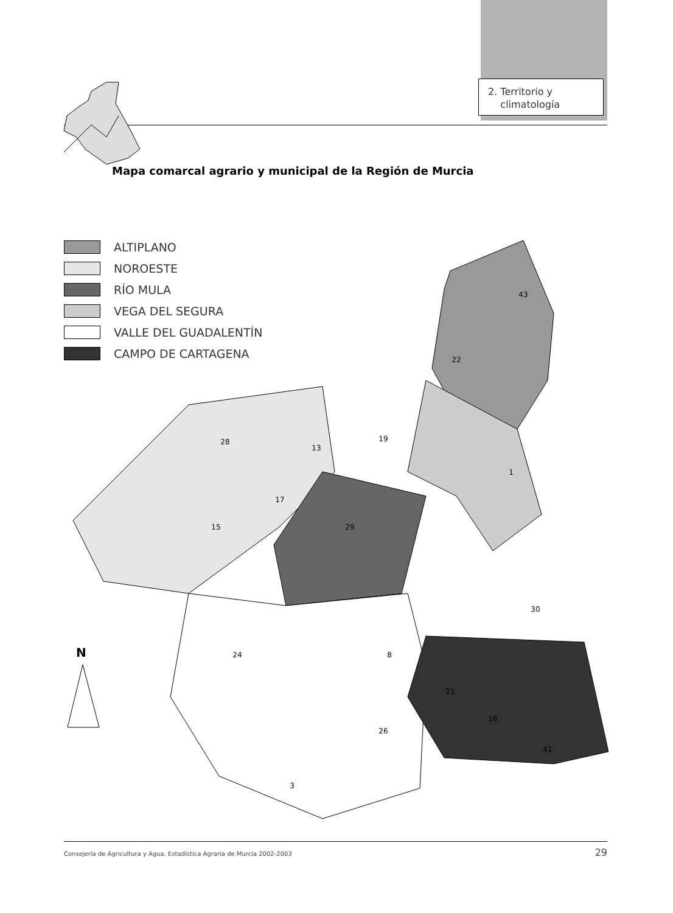2. Territorio y
climatología
Mapa comarcal agrario y municipal de la Región de Murcia
ALTIPLANO
NOROESTE
RÍO MULA
VEGA DEL SEGURA
VALLE DEL GUADALENTÍN
CAMPO DE CARTAGENA
43
22
28
19
13
1
15
17
29
30
24
8
21
16
26
3
41
N
Consejería de Agricultura y Agua. Estadística Agraria de Murcia 2002-2003 29